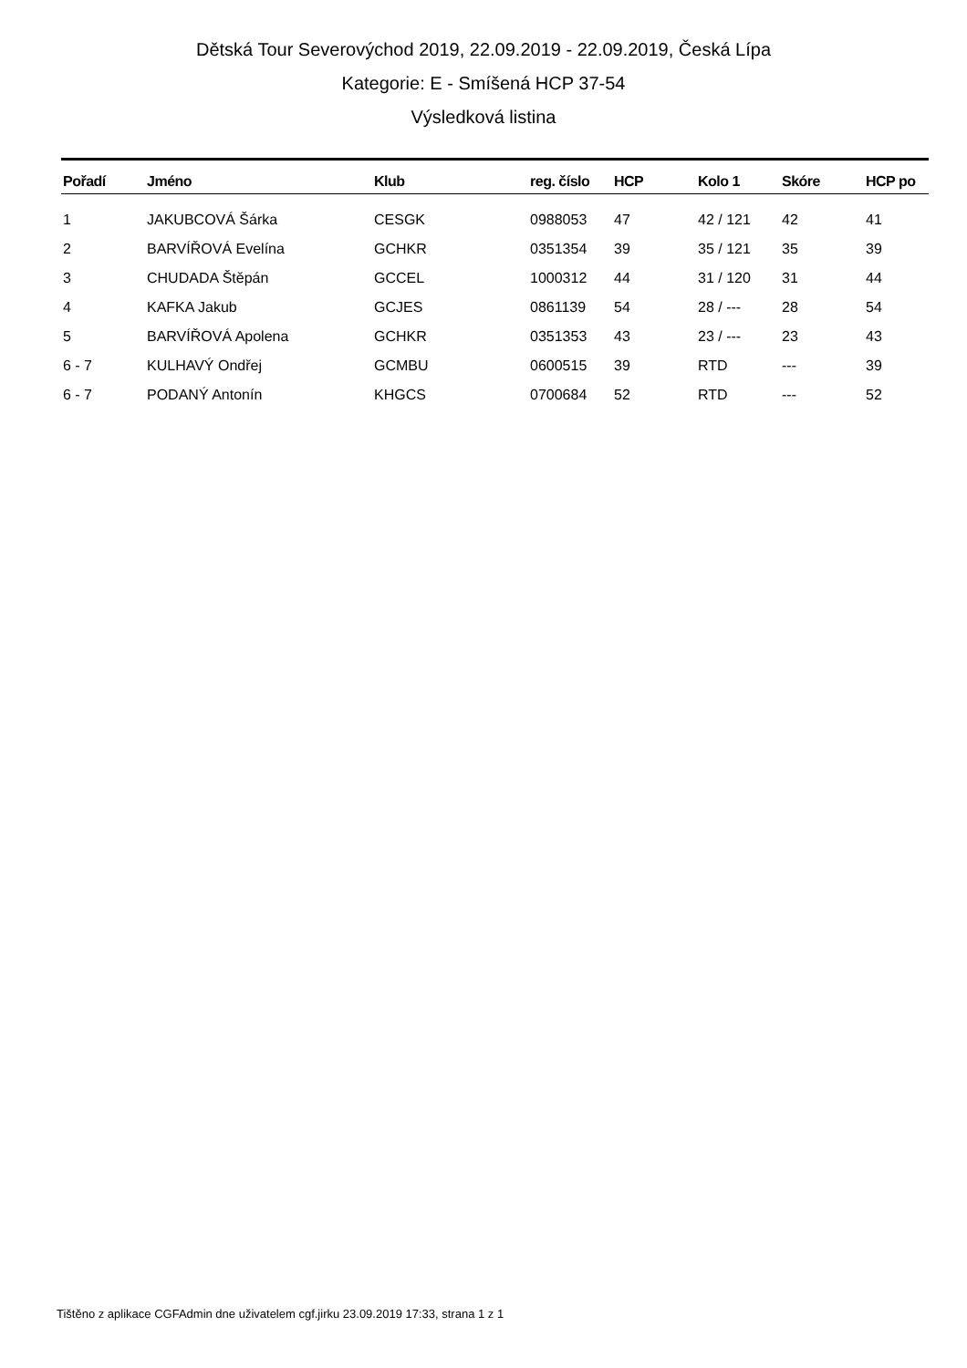Dětská Tour Severovýchod 2019, 22.09.2019 - 22.09.2019, Česká Lípa
Kategorie: E - Smíšená HCP 37-54
Výsledková listina
| Pořadí | Jméno | Klub | reg. číslo | HCP | Kolo 1 | Skóre | HCP po |
| --- | --- | --- | --- | --- | --- | --- | --- |
| 1 | JAKUBCOVÁ Šárka | CESGK | 0988053 | 47 | 42 / 121 | 42 | 41 |
| 2 | BARVÍŘOVÁ Evelína | GCHKR | 0351354 | 39 | 35 / 121 | 35 | 39 |
| 3 | CHUDADA Štěpán | GCCEL | 1000312 | 44 | 31 / 120 | 31 | 44 |
| 4 | KAFKA Jakub | GCJES | 0861139 | 54 | 28 / --- | 28 | 54 |
| 5 | BARVÍŘOVÁ Apolena | GCHKR | 0351353 | 43 | 23 / --- | 23 | 43 |
| 6 - 7 | KULHAVÝ Ondřej | GCMBU | 0600515 | 39 | RTD | --- | 39 |
| 6 - 7 | PODANÝ Antonín | KHGCS | 0700684 | 52 | RTD | --- | 52 |
Tištěno z aplikace CGFAdmin dne uživatelem cgf.jirku 23.09.2019 17:33, strana 1 z 1